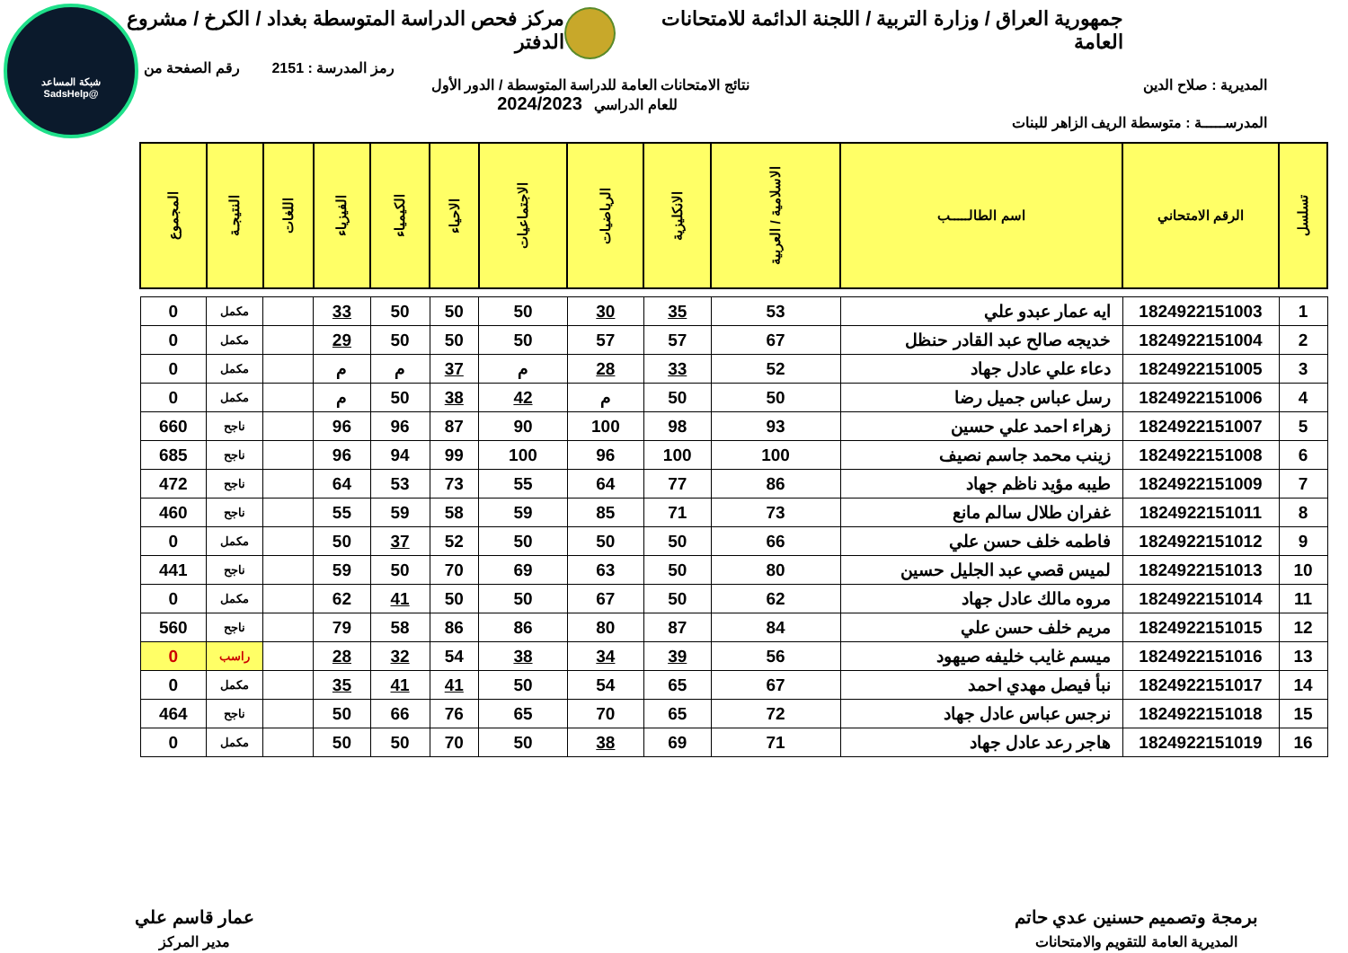شبكة المساعد
@SadsHelp
جمهورية العراق / وزارة التربية / اللجنة الدائمة للامتحانات العامة
مركز فحص الدراسة المتوسطة بغداد / الكرخ / مشروع الدفتر
رمز المدرسة : 2151 رقم الصفحة من
المديرية : صلاح الدين نتائج الامتحانات العامة للدراسة المتوسطة / الدور الأول
للعام الدراسي 2024/2023
المدرســـــة : متوسطة الريف الزاهر للبنات
| تسلسل | الرقم الامتحاني | اسم الطالـــــب | الاسلامية / العربية | الانكليزية | الرياضيات | الاجتماعيات | الاحياء | الكيمياء | الفيزياء | اللغات | النتيجـة | المجموع |
| --- | --- | --- | --- | --- | --- | --- | --- | --- | --- | --- | --- | --- |
| 1 | 1824922151003 | ايه عمار عبدو علي | 53 | 35 | 30 | 50 | 50 | 50 | 33 | | مكمل | 0 |
| 2 | 1824922151004 | خديجه صالح عبد القادر حنظل | 67 | 57 | 57 | 50 | 50 | 50 | 29 | | مكمل | 0 |
| 3 | 1824922151005 | دعاء علي عادل جهاد | 52 | 33 | 28 | م | 37 | م | م | | مكمل | 0 |
| 4 | 1824922151006 | رسل عباس جميل رضا | 50 | 50 | م | 42 | 38 | 50 | م | | مكمل | 0 |
| 5 | 1824922151007 | زهراء احمد علي حسين | 93 | 98 | 100 | 90 | 87 | 96 | 96 | | ناجح | 660 |
| 6 | 1824922151008 | زينب محمد جاسم نصيف | 100 | 100 | 96 | 100 | 99 | 94 | 96 | | ناجح | 685 |
| 7 | 1824922151009 | طيبه مؤيد ناظم جهاد | 86 | 77 | 64 | 55 | 73 | 53 | 64 | | ناجح | 472 |
| 8 | 1824922151011 | غفران طلال سالم مانع | 73 | 71 | 85 | 59 | 58 | 59 | 55 | | ناجح | 460 |
| 9 | 1824922151012 | فاطمه خلف حسن علي | 66 | 50 | 50 | 50 | 52 | 37 | 50 | | مكمل | 0 |
| 10 | 1824922151013 | لميس قصي عبد الجليل حسين | 80 | 50 | 63 | 69 | 70 | 50 | 59 | | ناجح | 441 |
| 11 | 1824922151014 | مروه مالك عادل جهاد | 62 | 50 | 67 | 50 | 50 | 41 | 62 | | مكمل | 0 |
| 12 | 1824922151015 | مريم خلف حسن علي | 84 | 87 | 80 | 86 | 86 | 58 | 79 | | ناجح | 560 |
| 13 | 1824922151016 | ميسم غايب خليفه صيهود | 56 | 39 | 34 | 38 | 54 | 32 | 28 | | راسب | 0 |
| 14 | 1824922151017 | نبأ فيصل مهدي احمد | 67 | 65 | 54 | 50 | 41 | 41 | 35 | | مكمل | 0 |
| 15 | 1824922151018 | نرجس عباس عادل جهاد | 72 | 65 | 70 | 65 | 76 | 66 | 50 | | ناجح | 464 |
| 16 | 1824922151019 | هاجر رعد عادل جهاد | 71 | 69 | 38 | 50 | 70 | 50 | 50 | | مكمل | 0 |
برمجة وتصميم حسنين عدي حاتم
المديرية العامة للتقويم والامتحانات
عمار قاسم علي
مدير المركز